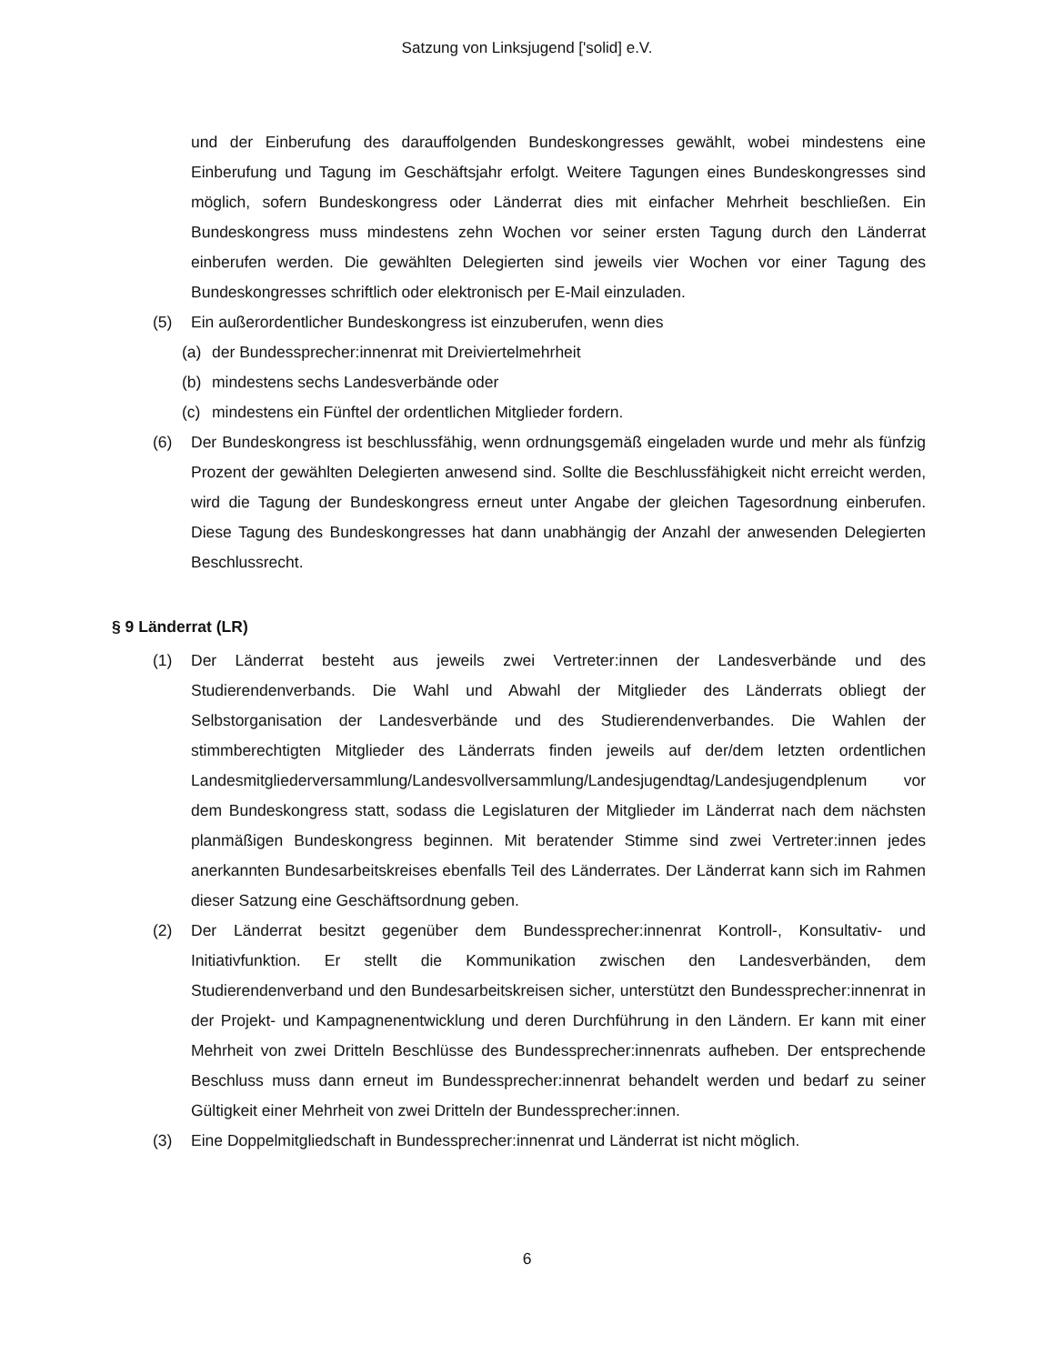Satzung von Linksjugend ['solid] e.V.
und der Einberufung des darauffolgenden Bundeskongresses gewählt, wobei mindestens eine Einberufung und Tagung im Geschäftsjahr erfolgt. Weitere Tagungen eines Bundeskongresses sind möglich, sofern Bundeskongress oder Länderrat dies mit einfacher Mehrheit beschließen. Ein Bundeskongress muss mindestens zehn Wochen vor seiner ersten Tagung durch den Länderrat einberufen werden. Die gewählten Delegierten sind jeweils vier Wochen vor einer Tagung des Bundeskongresses schriftlich oder elektronisch per E-Mail einzuladen.
(5) Ein außerordentlicher Bundeskongress ist einzuberufen, wenn dies
(a) der Bundessprecher:innenrat mit Dreiviertelmehrheit
(b) mindestens sechs Landesverbände oder
(c) mindestens ein Fünftel der ordentlichen Mitglieder fordern.
(6) Der Bundeskongress ist beschlussfähig, wenn ordnungsgemäß eingeladen wurde und mehr als fünfzig Prozent der gewählten Delegierten anwesend sind. Sollte die Beschlussfähigkeit nicht erreicht werden, wird die Tagung der Bundeskongress erneut unter Angabe der gleichen Tagesordnung einberufen. Diese Tagung des Bundeskongresses hat dann unabhängig der Anzahl der anwesenden Delegierten Beschlussrecht.
§ 9 Länderrat (LR)
(1) Der Länderrat besteht aus jeweils zwei Vertreter:innen der Landesverbände und des Studierendenverbands. Die Wahl und Abwahl der Mitglieder des Länderrats obliegt der Selbstorganisation der Landesverbände und des Studierendenverbandes. Die Wahlen der stimmberechtigten Mitglieder des Länderrats finden jeweils auf der/dem letzten ordentlichen Landesmitgliederversammlung/Landesvollversammlung/Landesjugendtag/Landesjugendplenum vor dem Bundeskongress statt, sodass die Legislaturen der Mitglieder im Länderrat nach dem nächsten planmäßigen Bundeskongress beginnen. Mit beratender Stimme sind zwei Vertreter:innen jedes anerkannten Bundesarbeitskreises ebenfalls Teil des Länderrates. Der Länderrat kann sich im Rahmen dieser Satzung eine Geschäftsordnung geben.
(2) Der Länderrat besitzt gegenüber dem Bundessprecher:innenrat Kontroll-, Konsultativ- und Initiativfunktion. Er stellt die Kommunikation zwischen den Landesverbänden, dem Studierendenverband und den Bundesarbeitskreisen sicher, unterstützt den Bundessprecher:innenrat in der Projekt- und Kampagnenentwicklung und deren Durchführung in den Ländern. Er kann mit einer Mehrheit von zwei Dritteln Beschlüsse des Bundessprecher:innenrats aufheben. Der entsprechende Beschluss muss dann erneut im Bundessprecher:innenrat behandelt werden und bedarf zu seiner Gültigkeit einer Mehrheit von zwei Dritteln der Bundessprecher:innen.
(3) Eine Doppelmitgliedschaft in Bundessprecher:innenrat und Länderrat ist nicht möglich.
6